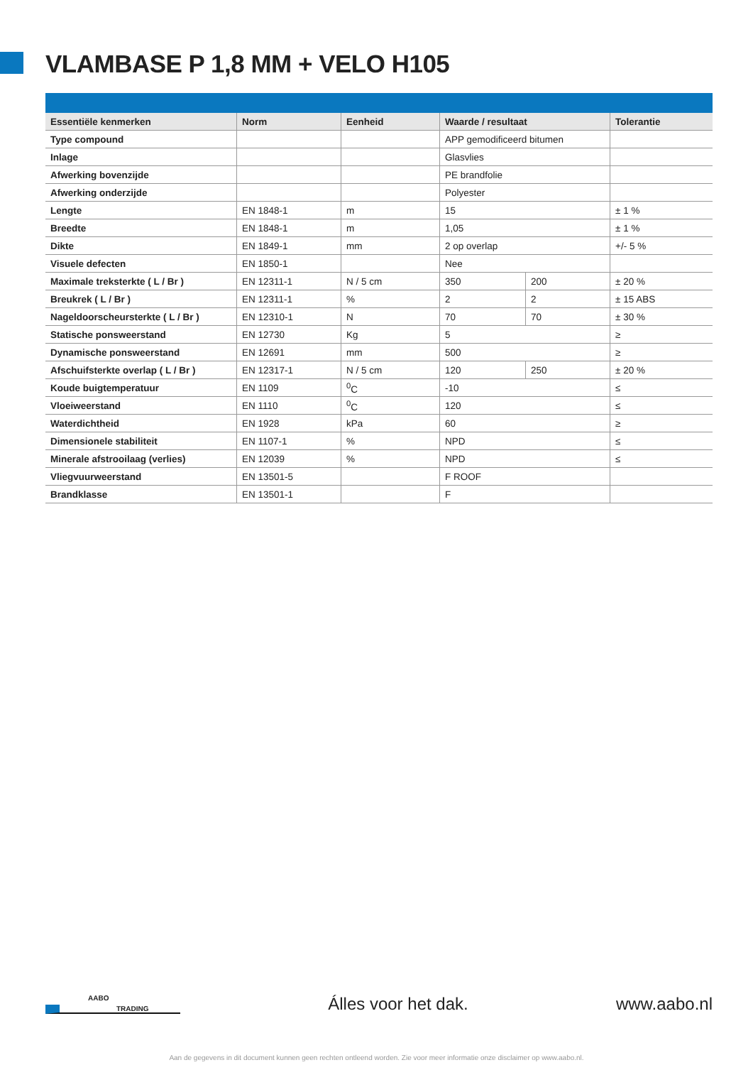VLAMBASE P 1,8 MM + VELO H105
| Essentiële kenmerken | Norm | Eenheid | Waarde / resultaat | | Tolerantie |
| --- | --- | --- | --- | --- | --- |
| Type compound | | | APP gemodificeerd bitumen | | |
| Inlage | | | Glasvlies | | |
| Afwerking bovenzijde | | | PE brandfolie | | |
| Afwerking onderzijde | | | Polyester | | |
| Lengte | EN 1848-1 | m | 15 | | ± 1 % |
| Breedte | EN 1848-1 | m | 1,05 | | ± 1 % |
| Dikte | EN 1849-1 | mm | 2 op overlap | | +/- 5 % |
| Visuele defecten | EN 1850-1 | | Nee | | |
| Maximale treksterkte ( L / Br ) | EN 12311-1 | N / 5 cm | 350 | 200 | ± 20 % |
| Breukrek ( L / Br ) | EN 12311-1 | % | 2 | 2 | ± 15 ABS |
| Nageldoorscheursterkte ( L / Br ) | EN 12310-1 | N | 70 | 70 | ± 30 % |
| Statische ponsweerstand | EN 12730 | Kg | 5 | | ≥ |
| Dynamische ponsweerstand | EN 12691 | mm | 500 | | ≥ |
| Afschuifsterkte overlap ( L / Br ) | EN 12317-1 | N / 5 cm | 120 | 250 | ± 20 % |
| Koude buigtemperatuur | EN 1109 | <sup>0</sup> C | -10 | | ≤ |
| Vloeiweerstand | EN 1110 | <sup>0</sup> C | 120 | | ≤ |
| Waterdichtheid | EN 1928 | kPa | 60 | | ≥ |
| Dimensionele stabiliteit | EN 1107-1 | % | NPD | | ≤ |
| Minerale afstrooilaag (verlies) | EN 12039 | % | NPD | | ≤ |
| Vliegvuurweerstand | EN 13501-5 | | F ROOF | | |
| Brandklasse | EN 13501-1 | | F | | |
AABO
TRADING
Álles voor het dak. www.aabo.nl
Aan de gegevens in dit document kunnen geen rechten ontleend worden. Zie voor meer informatie onze disclaimer op www.aabo.nl.